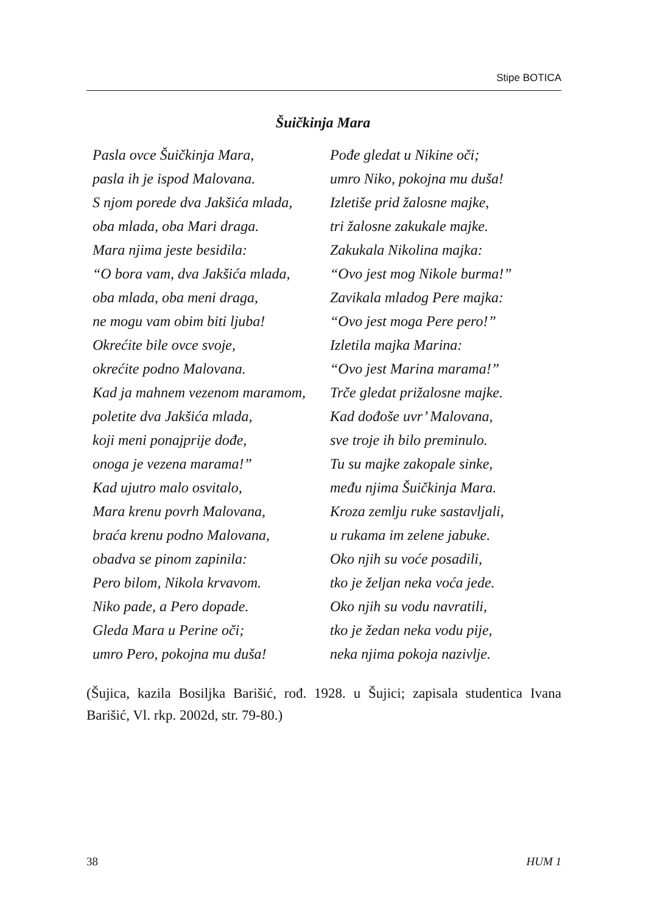Stipe BOTICA
Šuičkinja Mara
Pasla ovce Šuičkinja Mara,
pasla ih je ispod Malovana.
S njom porede dva Jakšića mlada,
oba mlada, oba Mari draga.
Mara njima jeste besidila:
“O bora vam, dva Jakšića mlada,
oba mlada, oba meni draga,
ne mogu vam obim biti ljuba!
Okrećite bile ovce svoje,
okrećite podno Malovana.
Kad ja mahnem vezenom maramom,
poletite dva Jakšića mlada,
koji meni ponajprije dođe,
onoga je vezena marama!”
Kad ujutro malo osvitalo,
Mara krenu povrh Malovana,
braća krenu podno Malovana,
obadva se pinom zapinila:
Pero bilom, Nikola krvavom.
Niko pade, a Pero dopade.
Gleda Mara u Perine oči;
umro Pero, pokojna mu duša!
Pođe gledat u Nikine oči;
umro Niko, pokojna mu duša!
Izletiše prid žalosne majke,
tri žalosne zakukale majke.
Zakukala Nikolina majka:
“Ovo jest mog Nikole burma!”
Zavikala mladog Pere majka:
“Ovo jest moga Pere pero!”
Izletila majka Marina:
“Ovo jest Marina marama!”
Trče gledat prižalosne majke.
Kad dođoše uvr’ Malovana,
sve troje ih bilo preminulo.
Tu su majke zakopale sinke,
među njima Šuičkinja Mara.
Kroza zemlju ruke sastavljali,
u rukama im zelene jabuke.
Oko njih su voće posadili,
tko je željan neka voća jede.
Oko njih su vodu navratili,
tko je žedan neka vodu pije,
neka njima pokoja nazivlje.
(Šujica, kazila Bosiljka Barišić, rođ. 1928. u Šujici; zapisala studentica Ivana Barišić, Vl. rkp. 2002d, str. 79-80.)
38 HUM 1